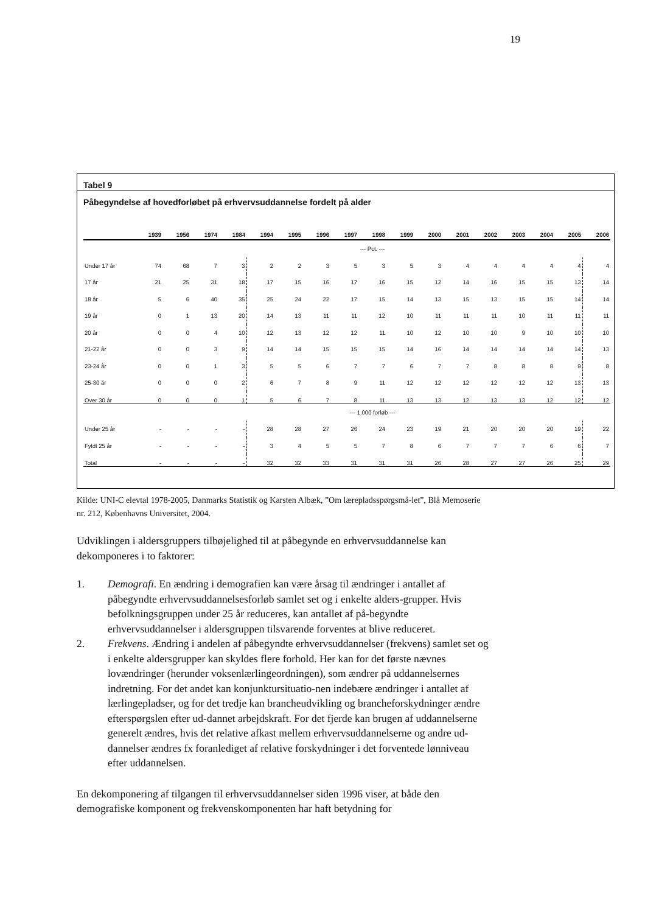19
Tabel 9
Påbegyndelse af hovedforløbet på erhvervsuddannelse fordelt på alder
| | 1939 | 1956 | 1974 | 1984 | 1994 | 1995 | 1996 | 1997 | 1998 | 1999 | 2000 | 2001 | 2002 | 2003 | 2004 | 2005 | 2006 |
| --- | --- | --- | --- | --- | --- | --- | --- | --- | --- | --- | --- | --- | --- | --- | --- | --- | --- |
| | --- Pct. --- | | | | | | | | | | | | | | | | |
| Under 17 år | 74 | 68 | 7 | 3 | 2 | 2 | 3 | 5 | 3 | 5 | 3 | 4 | 4 | 4 | 4 | 4 | 4 |
| 17 år | 21 | 25 | 31 | 18 | 17 | 15 | 16 | 17 | 16 | 15 | 12 | 14 | 16 | 15 | 15 | 13 | 14 |
| 18 år | 5 | 6 | 40 | 35 | 25 | 24 | 22 | 17 | 15 | 14 | 13 | 15 | 13 | 15 | 15 | 14 | 14 |
| 19 år | 0 | 1 | 13 | 20 | 14 | 13 | 11 | 11 | 12 | 10 | 11 | 11 | 11 | 10 | 11 | 11 | 11 |
| 20 år | 0 | 0 | 4 | 10 | 12 | 13 | 12 | 12 | 11 | 10 | 12 | 10 | 10 | 9 | 10 | 10 | 10 |
| 21-22 år | 0 | 0 | 3 | 9 | 14 | 14 | 15 | 15 | 15 | 14 | 16 | 14 | 14 | 14 | 14 | 14 | 13 |
| 23-24 år | 0 | 0 | 1 | 3 | 5 | 5 | 6 | 7 | 7 | 6 | 7 | 7 | 8 | 8 | 8 | 9 | 8 |
| 25-30 år | 0 | 0 | 0 | 2 | 6 | 7 | 8 | 9 | 11 | 12 | 12 | 12 | 12 | 12 | 12 | 13 | 13 |
| Over 30 år | 0 | 0 | 0 | 1 | 5 | 6 | 7 | 8 | 11 | 13 | 13 | 12 | 13 | 13 | 12 | 12 | 12 |
| | --- 1.000 forløb --- | | | | | | | | | | | | | | | | |
| Under 25 år | - | - | - | - | 28 | 28 | 27 | 26 | 24 | 23 | 19 | 21 | 20 | 20 | 20 | 19 | 22 |
| Fyldt 25 år | - | - | - | - | 3 | 4 | 5 | 5 | 7 | 8 | 6 | 7 | 7 | 7 | 6 | 6 | 7 |
| Total | - | - | - | - | 32 | 32 | 33 | 31 | 31 | 31 | 26 | 28 | 27 | 27 | 26 | 25 | 29 |
Kilde: UNI-C elevtal 1978-2005, Danmarks Statistik og Karsten Albæk, ”Om lærepladsspørgsmå-let”, Blå Memoserie nr. 212, Københavns Universitet, 2004.
Udviklingen i aldersgruppers tilbøjelighed til at påbegynde en erhvervsuddannelse kan dekomponeres i to faktorer:
1. Demografi. En ændring i demografien kan være årsag til ændringer i antallet af påbegyndte erhvervsuddannelsesforløb samlet set og i enkelte alders-grupper. Hvis befolkningsgruppen under 25 år reduceres, kan antallet af på-begyndte erhvervsuddannelser i aldersgruppen tilsvarende forventes at blive reduceret.
2. Frekvens. Ændring i andelen af påbegyndte erhvervsuddannelser (frekvens) samlet set og i enkelte aldersgrupper kan skyldes flere forhold. Her kan for det første nævnes lovændringer (herunder voksenlærlingeordningen), som ændrer på uddannelsernes indretning. For det andet kan konjunktursituatio-nen indebære ændringer i antallet af lærlingepladser, og for det tredje kan brancheudvikling og brancheforskydninger ændre efterspørgslen efter ud-dannet arbejdskraft. For det fjerde kan brugen af uddannelserne generelt ændres, hvis det relative afkast mellem erhvervsuddannelserne og andre ud-dannelser ændres fx foranlediget af relative forskydninger i det forventede lønniveau efter uddannelsen.
En dekomponering af tilgangen til erhvervsuddannelser siden 1996 viser, at både den demografiske komponent og frekvenskomponenten har haft betydning for